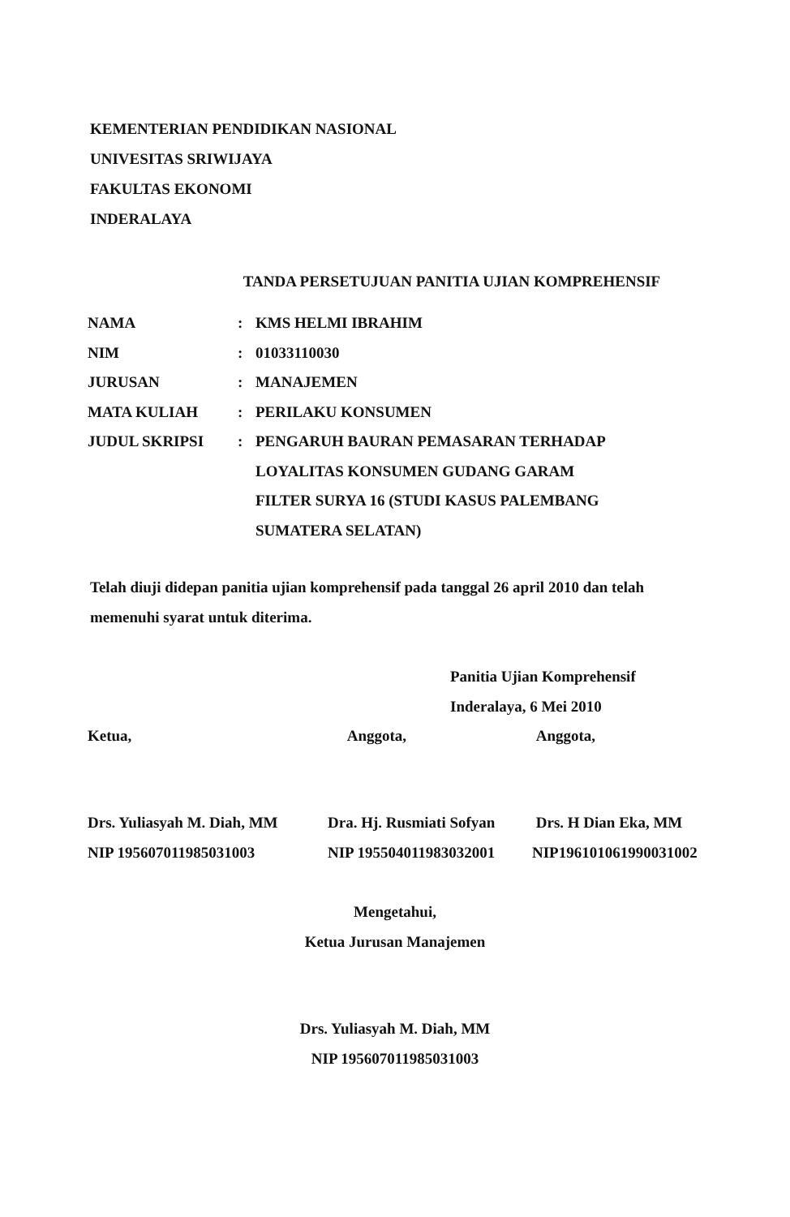KEMENTERIAN PENDIDIKAN NASIONAL
UNIVESITAS SRIWIJAYA
FAKULTAS EKONOMI
INDERALAYA
TANDA PERSETUJUAN PANITIA UJIAN KOMPREHENSIF
| NAMA | : | KMS HELMI IBRAHIM |
| NIM | : | 01033110030 |
| JURUSAN | : | MANAJEMEN |
| MATA KULIAH | : | PERILAKU KONSUMEN |
| JUDUL SKRIPSI | : | PENGARUH BAURAN PEMASARAN TERHADAP LOYALITAS KONSUMEN GUDANG GARAM FILTER SURYA 16 (STUDI KASUS PALEMBANG SUMATERA SELATAN) |
Telah diuji didepan panitia ujian komprehensif pada tanggal 26 april 2010 dan telah memenuhi syarat untuk diterima.
Panitia Ujian Komprehensif
Inderalaya, 6 Mei 2010
Ketua,
Drs. Yuliasyah M. Diah, MM
NIP 195607011985031003
Anggota,
Dra. Hj. Rusmiati Sofyan
NIP 195504011983032001
Anggota,
Drs. H Dian Eka, MM
NIP196101061990031002
Mengetahui,
Ketua Jurusan Manajemen
Drs. Yuliasyah M. Diah, MM
NIP 195607011985031003